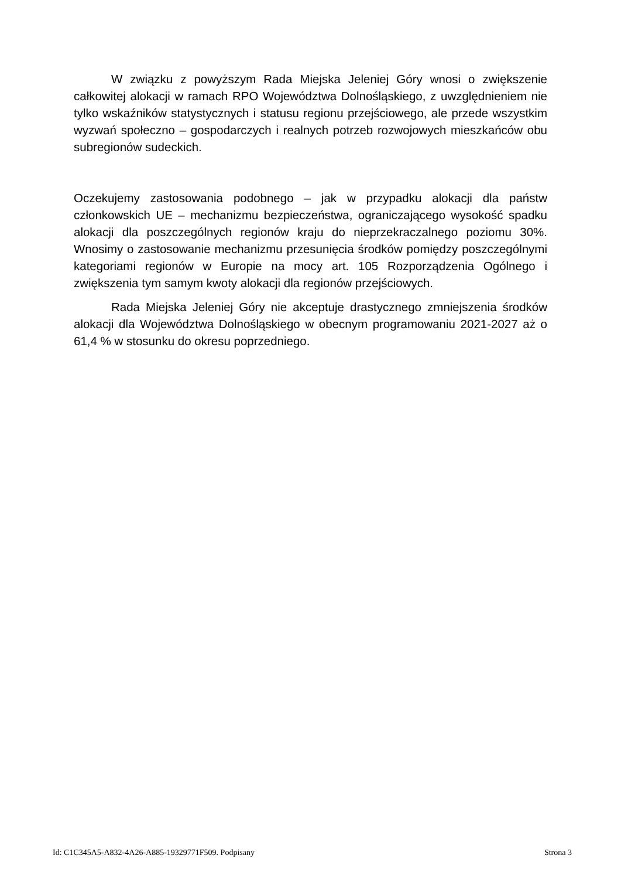W związku z powyższym Rada Miejska Jeleniej Góry wnosi o zwiększenie całkowitej alokacji w ramach RPO Województwa Dolnośląskiego, z uwzględnieniem nie tylko wskaźników statystycznych i statusu regionu przejściowego, ale przede wszystkim wyzwań społeczno – gospodarczych i realnych potrzeb rozwojowych mieszkańców obu subregionów sudeckich.
Oczekujemy zastosowania podobnego – jak w przypadku alokacji dla państw członkowskich UE – mechanizmu bezpieczeństwa, ograniczającego wysokość spadku alokacji dla poszczególnych regionów kraju do nieprzekraczalnego poziomu 30%. Wnosimy o zastosowanie mechanizmu przesunięcia środków pomiędzy poszczególnymi kategoriami regionów w Europie na mocy art. 105 Rozporządzenia Ogólnego i zwiększenia tym samym kwoty alokacji dla regionów przejściowych.
Rada Miejska Jeleniej Góry nie akceptuje drastycznego zmniejszenia środków alokacji dla Województwa Dolnośląskiego w obecnym programowaniu 2021-2027 aż o 61,4 % w stosunku do okresu poprzedniego.
Id: C1C345A5-A832-4A26-A885-19329771F509. Podpisany Strona 3